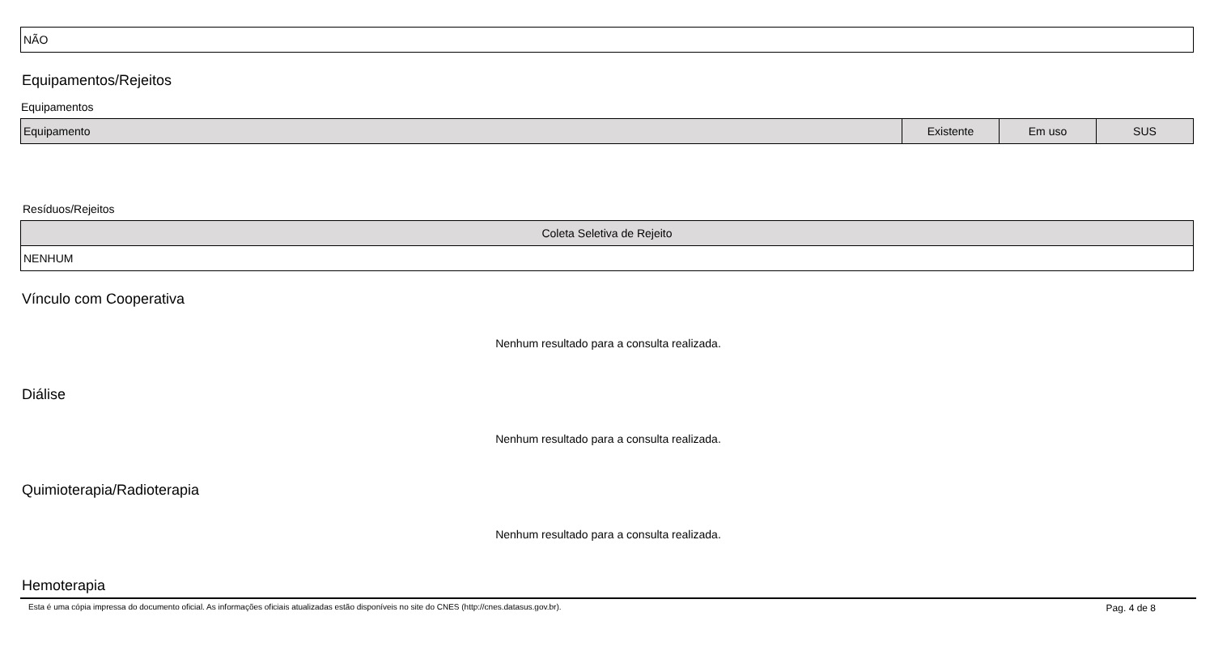| NÃO |
Equipamentos/Rejeitos
Equipamentos
| Equipamento | Existente | Em uso | SUS |
| --- | --- | --- | --- |
Resíduos/Rejeitos
| Coleta Seletiva de Rejeito |
| --- |
| NENHUM |
Vínculo com Cooperativa
Nenhum resultado para a consulta realizada.
Diálise
Nenhum resultado para a consulta realizada.
Quimioterapia/Radioterapia
Nenhum resultado para a consulta realizada.
Hemoterapia
Esta é uma cópia impressa do documento oficial. As informações oficiais atualizadas estão disponíveis no site do CNES (http://cnes.datasus.gov.br). Pag. 4 de 8